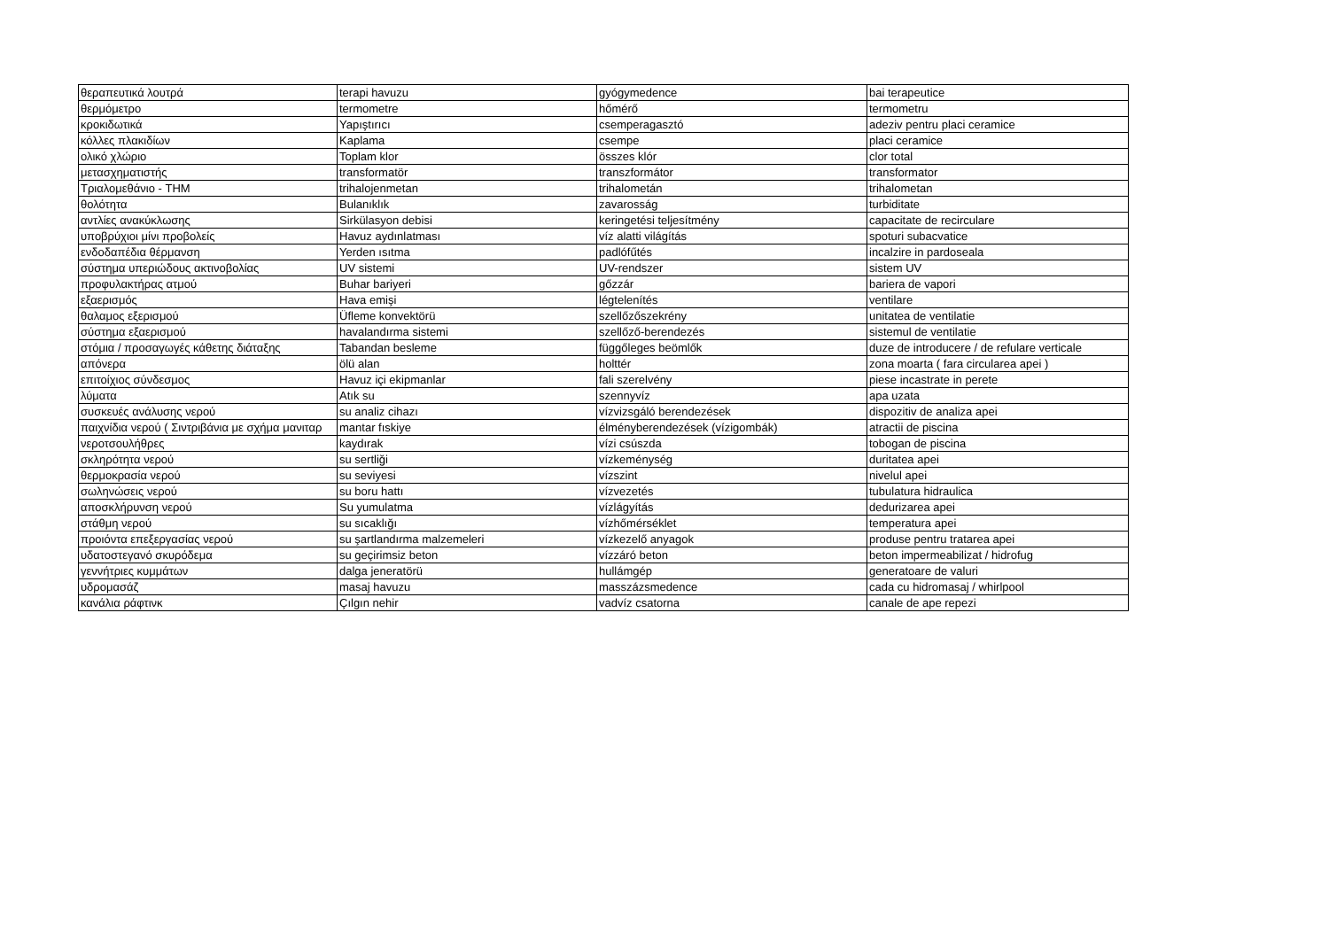| θεραπευτικά λουτρά | terapi havuzu | gyógymedence | bai terapeutice |
| θερμόμετρο | termometre | hőmérő | termometru |
| κροκιδωτικά | Yapıştırıcı | csemperagasztó | adeziv pentru placi ceramice |
| κόλλες πλακιδίων | Kaplama | csempe | placi ceramice |
| ολικό χλώριο | Toplam klor | összes klór | clor total |
| μετασχηματιστής | transformatör | transzformátor | transformator |
| Τριαλομεθάνιο - THM | trihalojenmetan | trihalometán | trihalometan |
| θολότητα | Bulanıklık | zavarosság | turbiditate |
| αντλίες ανακύκλωσης | Sirkülasyon debisi | keringetési teljesítmény | capacitate de recirculare |
| υποβρύχιοι μίνι προβολείς | Havuz aydınlatması | víz alatti világítás | spoturi subacvatice |
| ενδοδαπέδια θέρμανση | Yerden ısıtma | padlófűtés | incalzire in pardoseala |
| σύστημα υπεριώδους ακτινοβολίας | UV sistemi | UV-rendszer | sistem UV |
| προφυλακτήρας ατμού | Buhar bariyeri | gőzzár | bariera de vapori |
| εξαερισμός | Hava emişi | légtelenítés | ventilare |
| θαλαμος εξερισμού | Üfleme konvektörü | szellőzőszekrény | unitatea de ventilatie |
| σύστημα εξαερισμού | havalandırma sistemi | szellőző-berendezés | sistemul de ventilatie |
| στόμια / προσαγωγές κάθετης διάταξης | Tabandan besleme | függőleges beömlők | duze de introducere / de refulare verticale |
| απόνερα | ölü alan | holttér | zona moarta ( fara circularea apei ) |
| επιτοίχιος σύνδεσμος | Havuz içi ekipmanlar | fali szerelvény | piese incastrate in perete |
| λύματα | Atık su | szennyvíz | apa uzata |
| συσκευές ανάλυσης νερού | su analiz cihazı | vízvizsgáló berendezések | dispozitiv de analiza apei |
| παιχνίδια νερού ( Σιντριβάνια με σχήμα μανιταρ | mantar fıskiye | élményberendezések (vízigombák) | atractii de piscina |
| νεροτσουλήθρες | kaydırak | vízi csúszda | tobogan de piscina |
| σκληρότητα νερού | su sertliği | vízkeménység | duritatea apei |
| θερμοκρασία νερού | su seviyesi | vízszint | nivelul apei |
| σωληνώσεις νερού | su boru hattı | vízvezetés | tubulatura hidraulica |
| αποσκλήρυνση νερού | Su yumulatma | vízlágyítás | dedurizarea apei |
| στάθμη νερού | su sıcaklığı | vízhőmérséklet | temperatura apei |
| προιόντα επεξεργασίας νερού | su şartlandırma malzemeleri | vízkezelő anyagok | produse pentru tratarea apei |
| υδατοστεγανό σκυρόδεμα | su geçirimsiz beton | vízzáró beton | beton impermeabilizat / hidrofug |
| γεννήτριες κυμμάτων | dalga jeneratörü | hullámgép | generatoare de valuri |
| υδρομασάζ | masaj havuzu | masszázsmedence | cada cu hidromasaj / whirlpool |
| κανάλια ράφτινκ | Çılgın nehir | vadvíz csatorna | canale de ape repezi |